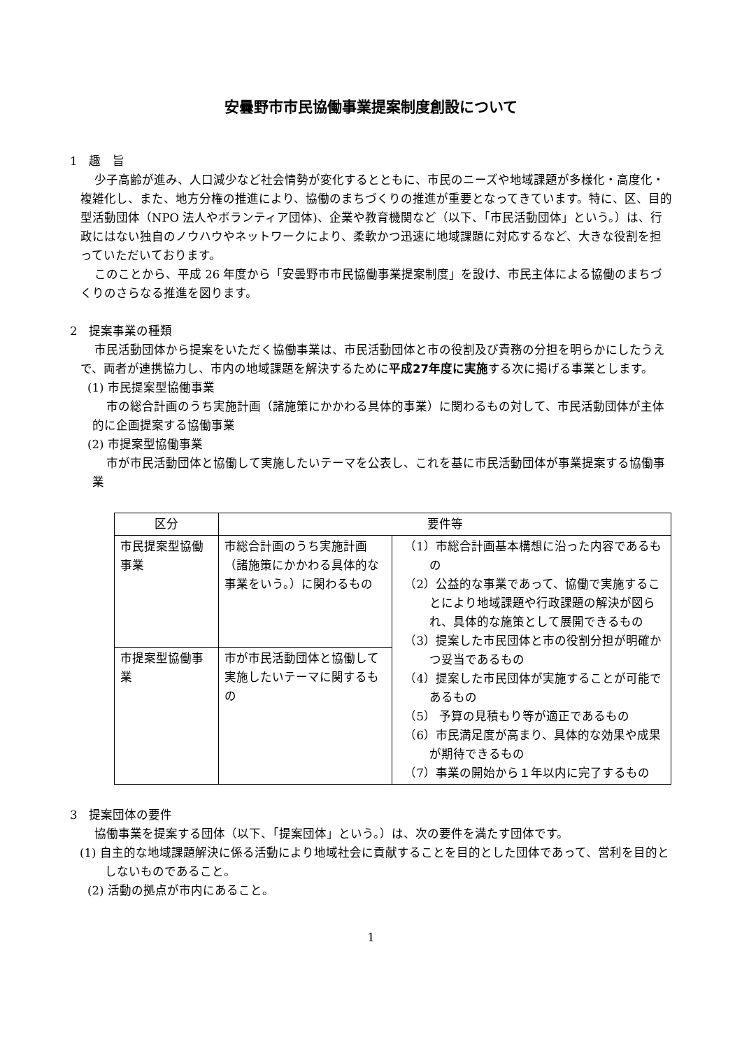安曇野市市民協働事業提案制度創設について
1　趣　旨
少子高齢が進み、人口減少など社会情勢が変化するとともに、市民のニーズや地域課題が多様化・高度化・複雑化し、また、地方分権の推進により、協働のまちづくりの推進が重要となってきています。特に、区、目的型活動団体（NPO 法人やボランティア団体)、企業や教育機関など（以下、「市民活動団体」という。）は、行政にはない独自のノウハウやネットワークにより、柔軟かつ迅速に地域課題に対応するなど、大きな役割を担っていただいております。
このことから、平成 26 年度から「安曇野市市民協働事業提案制度」を設け、市民主体による協働のまちづくりのさらなる推進を図ります。
2　提案事業の種類
市民活動団体から提案をいただく協働事業は、市民活動団体と市の役割及び責務の分担を明らかにしたうえで、両者が連携協力し、市内の地域課題を解決するために平成27年度に実施する次に掲げる事業とします。
(1) 市民提案型協働事業
市の総合計画のうち実施計画（諸施策にかかわる具体的事業）に関わるもの対して、市民活動団体が主体的に企画提案する協働事業
(2) 市提案型協働事業
市が市民活動団体と協働して実施したいテーマを公表し、これを基に市民活動団体が事業提案する協働事業
| 区分 | 要件等 | |
| --- | --- | --- |
| 市民提案型協働事業 | 市総合計画のうち実施計画（諸施策にかかわる具体的な事業をいう。）に関わるもの | （1）市総合計画基本構想に沿った内容であるもの （2）公益的な事業であって、協働で実施することにより地域課題や行政課題の解決が図られ、具体的な施策として展開できるもの （3）提案した市民団体と市の役割分担が明確かつ妥当であるもの （4）提案した市民団体が実施することが可能であるもの （5） 予算の見積もり等が適正であるもの （6）市民満足度が高まり、具体的な効果や成果が期待できるもの （7）事業の開始から１年以内に完了するもの |
| 市提案型協働事業 | 市が市民活動団体と協働して実施したいテーマに関するもの | |
3　提案団体の要件
協働事業を提案する団体（以下、「提案団体」という。）は、次の要件を満たす団体です。
(1) 自主的な地域課題解決に係る活動により地域社会に貢献することを目的とした団体であって、営利を目的としないものであること。
(2) 活動の拠点が市内にあること。
1